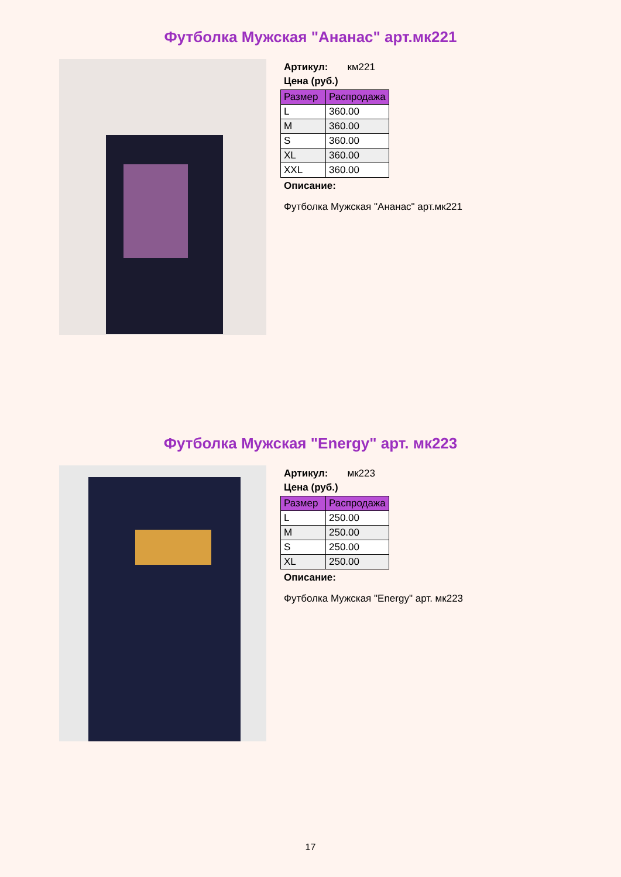Футболка Мужская "Ананас" арт.мк221
Артикул: км221
Цена (руб.)
| Размер | Распродажа |
| --- | --- |
| L | 360.00 |
| M | 360.00 |
| S | 360.00 |
| XL | 360.00 |
| XXL | 360.00 |
Описание:
Футболка Мужская "Ананас" арт.мк221
Футболка Мужская "Energy" арт. мк223
Артикул: мк223
Цена (руб.)
| Размер | Распродажа |
| --- | --- |
| L | 250.00 |
| M | 250.00 |
| S | 250.00 |
| XL | 250.00 |
Описание:
Футболка Мужская "Energy" арт. мк223
17